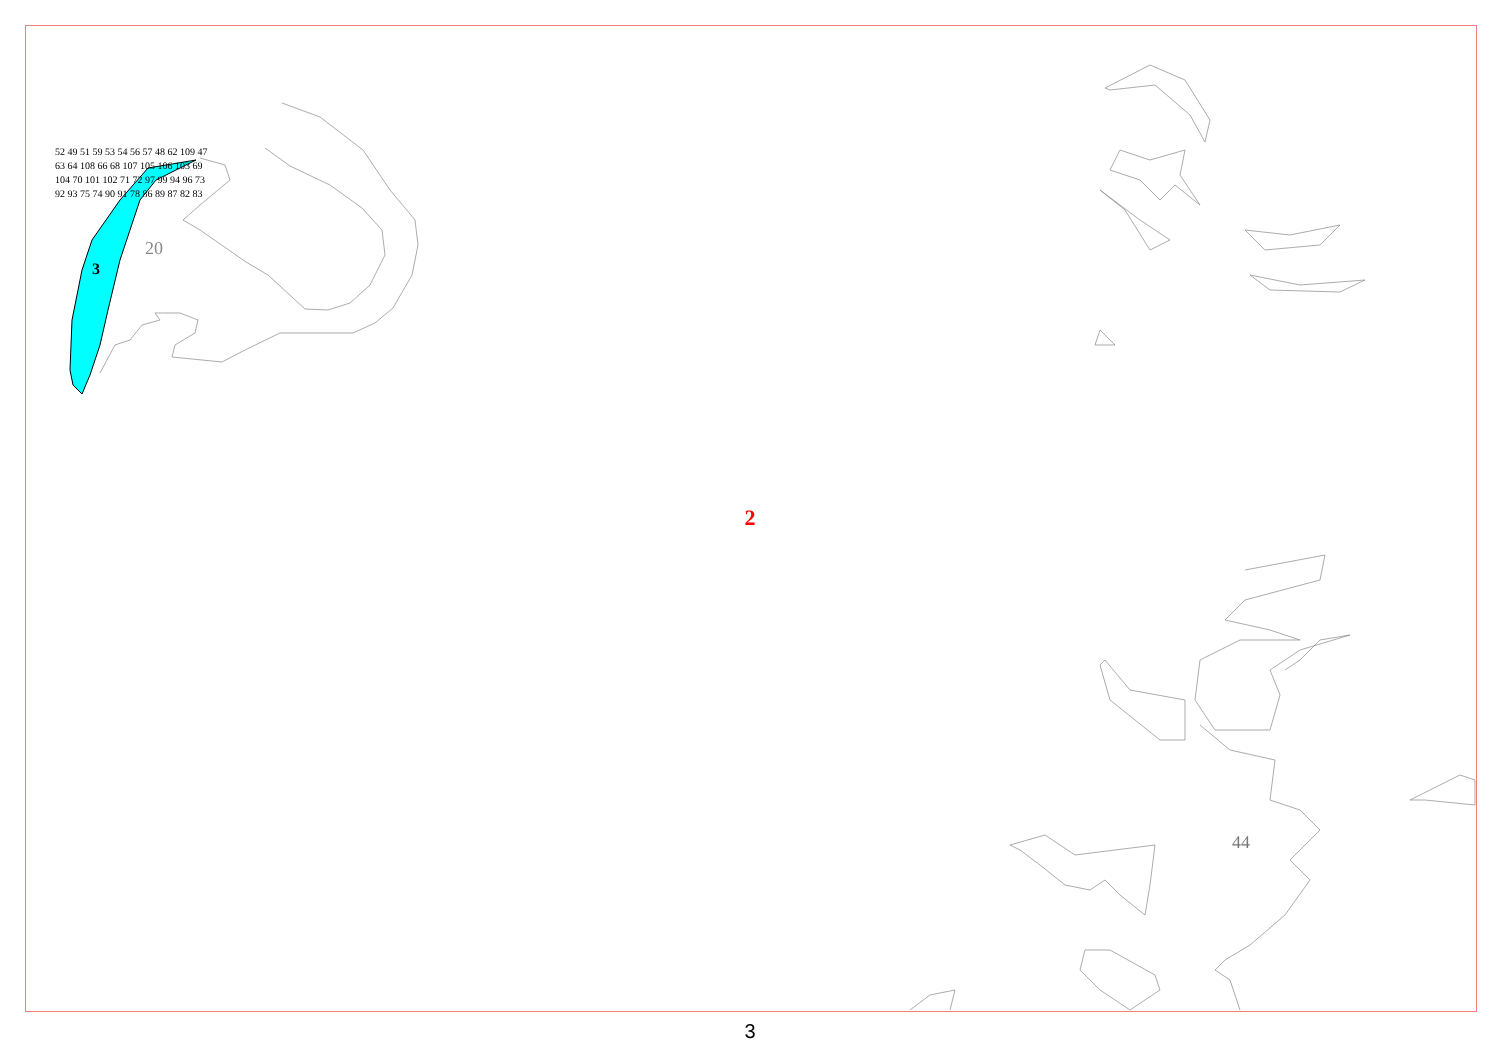20
3
44
52 49 51 59 53 54 56 57 48 62 109 47 63 64 108 66 68 107 105 106 103 69 104 70 101 102 71 72 97 99 94 96 73 92 93 75 74 90 91 78 86 89 87 82 83
2
3